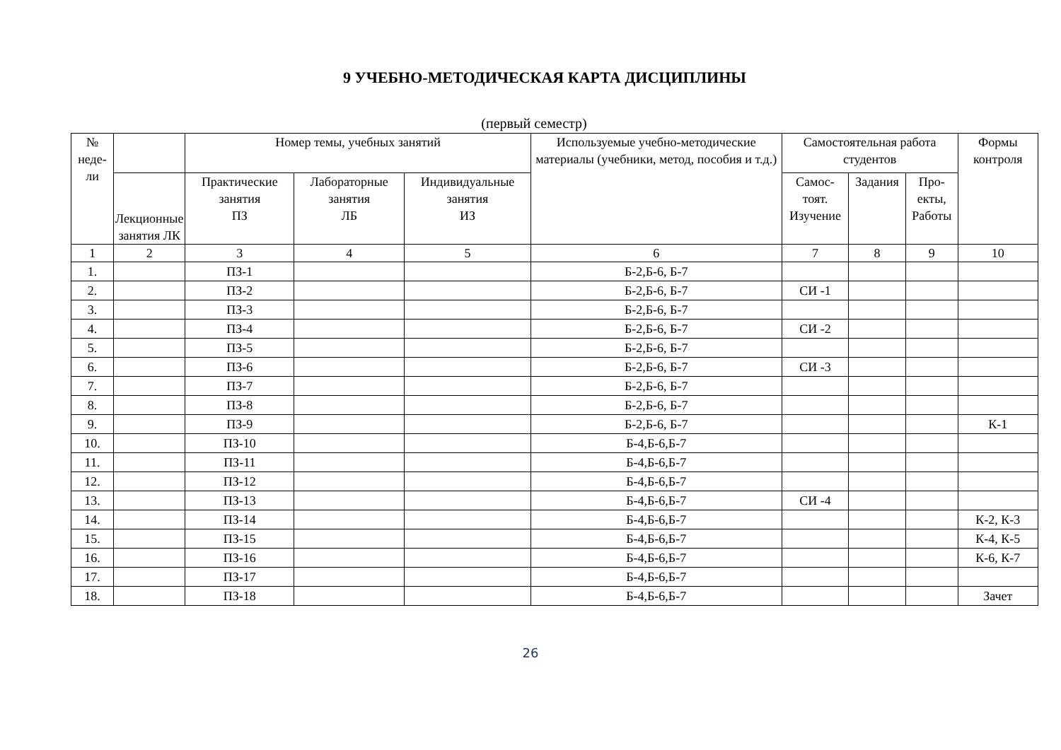9 УЧЕБНО-МЕТОДИЧЕСКАЯ КАРТА ДИСЦИПЛИНЫ
(первый семестр)
| № неде- ли | | Номер темы, учебных занятий | | | Используемые учебно-методические материалы (учебники, метод, пособия и т.д.) | Самостоятельная работа студентов | | | Формы контроля |
| --- | --- | --- | --- | --- | --- | --- | --- | --- | --- |
| | Лекционные занятия ЛК | Практические занятия ПЗ | Лабораторные занятия ЛБ | Индивидуальные занятия ИЗ | | Самос- тоят. Изучение | Задания | Про- екты, Работы | |
| 1 | 2 | 3 | 4 | 5 | 6 | 7 | 8 | 9 | 10 |
| 1. | | ПЗ-1 | | | Б-2,Б-6, Б-7 | | | | |
| 2. | | ПЗ-2 | | | Б-2,Б-6, Б-7 | СИ -1 | | | |
| 3. | | ПЗ-3 | | | Б-2,Б-6, Б-7 | | | | |
| 4. | | ПЗ-4 | | | Б-2,Б-6, Б-7 | СИ -2 | | | |
| 5. | | ПЗ-5 | | | Б-2,Б-6, Б-7 | | | | |
| 6. | | ПЗ-6 | | | Б-2,Б-6, Б-7 | СИ -3 | | | |
| 7. | | ПЗ-7 | | | Б-2,Б-6, Б-7 | | | | |
| 8. | | ПЗ-8 | | | Б-2,Б-6, Б-7 | | | | |
| 9. | | ПЗ-9 | | | Б-2,Б-6, Б-7 | | | | К-1 |
| 10. | | ПЗ-10 | | | Б-4,Б-6,Б-7 | | | | |
| 11. | | ПЗ-11 | | | Б-4,Б-6,Б-7 | | | | |
| 12. | | ПЗ-12 | | | Б-4,Б-6,Б-7 | | | | |
| 13. | | ПЗ-13 | | | Б-4,Б-6,Б-7 | СИ -4 | | | |
| 14. | | ПЗ-14 | | | Б-4,Б-6,Б-7 | | | | К-2, К-3 |
| 15. | | ПЗ-15 | | | Б-4,Б-6,Б-7 | | | | К-4, К-5 |
| 16. | | ПЗ-16 | | | Б-4,Б-6,Б-7 | | | | К-6, К-7 |
| 17. | | ПЗ-17 | | | Б-4,Б-6,Б-7 | | | | |
| 18. | | ПЗ-18 | | | Б-4,Б-6,Б-7 | | | | Зачет |
26